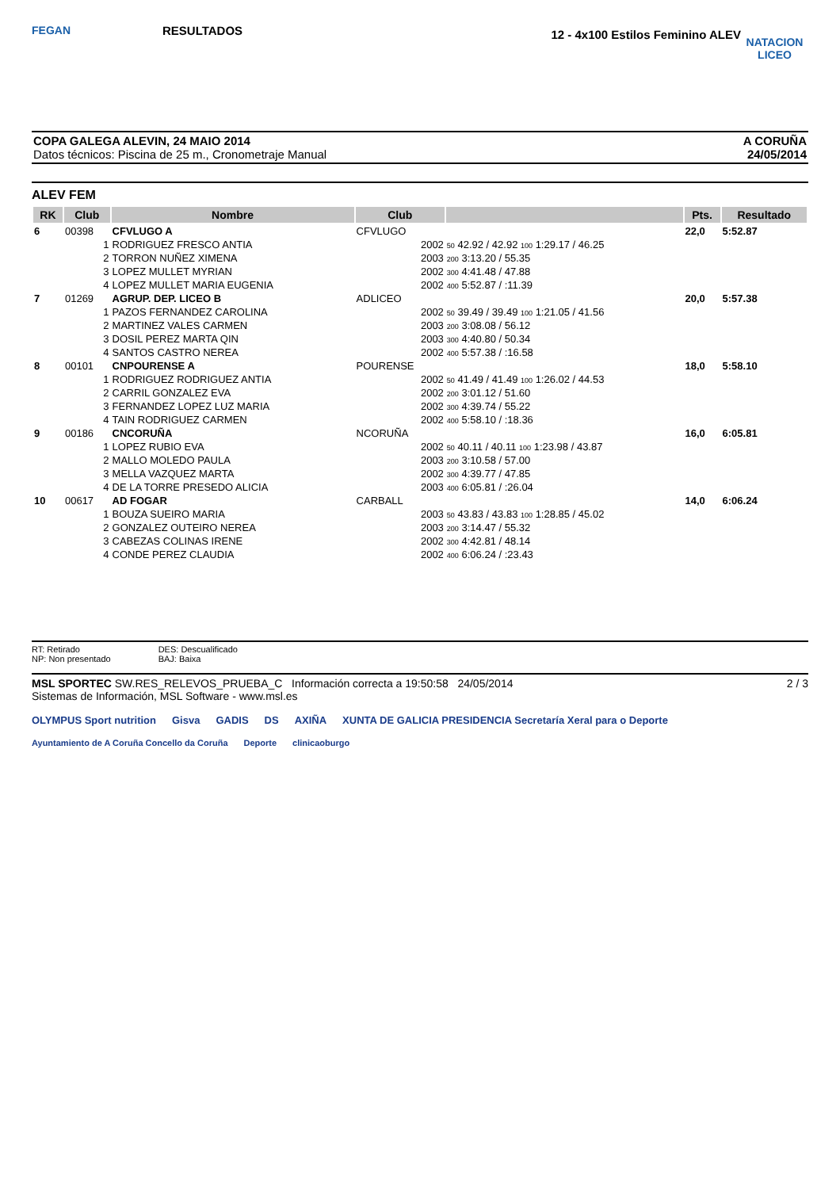FEGAN
RESULTADOS
12 - 4x100 Estilos Feminino ALEV
NATACION LICEO
COPA GALEGA ALEVIN, 24 MAIO 2014
Datos técnicos: Piscina de 25 m., Cronometraje Manual
A CORUÑA
24/05/2014
ALEV FEM
| RK | Club | Nombre | Club | | Pts. | Resultado |
| --- | --- | --- | --- | --- | --- | --- |
| 6 | 00398 | CFVLUGO A | CFVLUGO | | 22,0 | 5:52.87 |
| | 1 | RODRIGUEZ FRESCO ANTIA | 2002 | 50 42.92 / 42.92 100 1:29.17 / 46.25 | | |
| | 2 | TORRON NUÑEZ XIMENA | 2003 | 200 3:13.20 / 55.35 | | |
| | 3 | LOPEZ MULLET MYRIAN | 2002 | 300 4:41.48 / 47.88 | | |
| | 4 | LOPEZ MULLET MARIA EUGENIA | 2002 | 400 5:52.87 / :11.39 | | |
| 7 | 01269 | AGRUP. DEP. LICEO B | ADLICEO | | 20,0 | 5:57.38 |
| | 1 | PAZOS FERNANDEZ CAROLINA | 2002 | 50 39.49 / 39.49 100 1:21.05 / 41.56 | | |
| | 2 | MARTINEZ VALES CARMEN | 2003 | 200 3:08.08 / 56.12 | | |
| | 3 | DOSIL PEREZ MARTA QIN | 2003 | 300 4:40.80 / 50.34 | | |
| | 4 | SANTOS CASTRO NEREA | 2002 | 400 5:57.38 / :16.58 | | |
| 8 | 00101 | CNPOURENSE A | POURENSE | | 18,0 | 5:58.10 |
| | 1 | RODRIGUEZ RODRIGUEZ ANTIA | 2002 | 50 41.49 / 41.49 100 1:26.02 / 44.53 | | |
| | 2 | CARRIL GONZALEZ EVA | 2002 | 200 3:01.12 / 51.60 | | |
| | 3 | FERNANDEZ LOPEZ LUZ MARIA | 2002 | 300 4:39.74 / 55.22 | | |
| | 4 | TAIN RODRIGUEZ CARMEN | 2002 | 400 5:58.10 / :18.36 | | |
| 9 | 00186 | CNCORUÑA | NCORUÑA | | 16,0 | 6:05.81 |
| | 1 | LOPEZ RUBIO EVA | 2002 | 50 40.11 / 40.11 100 1:23.98 / 43.87 | | |
| | 2 | MALLO MOLEDO PAULA | 2003 | 200 3:10.58 / 57.00 | | |
| | 3 | MELLA VAZQUEZ MARTA | 2002 | 300 4:39.77 / 47.85 | | |
| | 4 | DE LA TORRE PRESEDO ALICIA | 2003 | 400 6:05.81 / :26.04 | | |
| 10 | 00617 | AD FOGAR | CARBALL | | 14,0 | 6:06.24 |
| | 1 | BOUZA SUEIRO MARIA | 2003 | 50 43.83 / 43.83 100 1:28.85 / 45.02 | | |
| | 2 | GONZALEZ OUTEIRO NEREA | 2003 | 200 3:14.47 / 55.32 | | |
| | 3 | CABEZAS COLINAS IRENE | 2002 | 300 4:42.81 / 48.14 | | |
| | 4 | CONDE PEREZ CLAUDIA | 2002 | 400 6:06.24 / :23.43 | | |
RT: Retirado
NP: Non presentado
DES: Descualificado
BAJ: Baixa
MSL SPORTEC SW.RES_RELEVOS_PRUEBA_C Información correcta a 19:50:58 24/05/2014
Sistemas de Información, MSL Software - www.msl.es
2 / 3
OLYMPUS Sport nutrition Gisva GADIS DS AXIÑA XUNTA DE GALICIA PRESIDENCIA Secretaría Xeral para o Deporte
Ayuntamiento de A Coruña Concello da Coruña Deporte clinicaoburgo